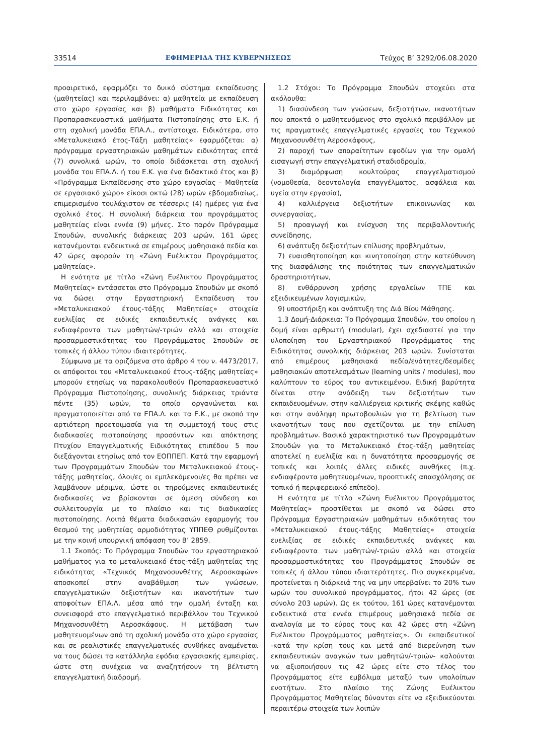33514 ΕΦΗΜΕΡΙΔΑ ΤΗΣ ΚΥΒΕΡΝΗΣΕΩΣ Τεύχος B’ 3292/06.08.2020
προαιρετικό, εφαρμόζει το δυικό σύστημα εκπαίδευσης (μαθητείας) και περιλαμβάνει: α) μαθητεία με εκπαίδευση στο χώρο εργασίας και β) μαθήματα Ειδικότητας και Προπαρασκευαστικά μαθήματα Πιστοποίησης στο Ε.Κ. ή στη σχολική μονάδα ΕΠΑ.Λ., αντίστοιχα. Ειδικότερα, στο «Μεταλυκειακό έτος-Τάξη μαθητείας» εφαρμόζεται: α) πρόγραμμα εργαστηριακών μαθημάτων ειδικότητας επτά (7) συνολικά ωρών, το οποίο διδάσκεται στη σχολική μονάδα του ΕΠΑ.Λ. ή του Ε.Κ. για ένα διδακτικό έτος και β) «Πρόγραμμα Εκπαίδευσης στο χώρο εργασίας - Μαθητεία σε εργασιακό χώρο» είκοσι οκτώ (28) ωρών εβδομαδιαίως, επιμερισμένο τουλάχιστον σε τέσσερις (4) ημέρες για ένα σχολικό έτος. Η συνολική διάρκεια του προγράμματος μαθητείας είναι εννέα (9) μήνες. Στο παρόν Πρόγραμμα Σπουδών, συνολικής διάρκειας 203 ωρών, 161 ώρες κατανέμονται ενδεικτικά σε επιμέρους μαθησιακά πεδία και 42 ώρες αφορούν τη «Ζώνη Ευέλικτου Προγράμματος μαθητείας».
Η ενότητα με τίτλο «Ζώνη Ευέλικτου Προγράμματος Μαθητείας» εντάσσεται στο Πρόγραμμα Σπουδών με σκοπό να δώσει στην Εργαστηριακή Εκπαίδευση του «Μεταλυκειακού έτους-τάξης Μαθητείας» στοιχεία ευελιξίας σε ειδικές εκπαιδευτικές ανάγκες και ενδιαφέροντα των μαθητών/-τριών αλλά και στοιχεία προσαρμοστικότητας του Προγράμματος Σπουδών σε τοπικές ή άλλου τύπου ιδιαιτερότητες.
Σύμφωνα με τα οριζόμενα στο άρθρο 4 του ν. 4473/2017, οι απόφοιτοι του «Μεταλυκειακού έτους-τάξης μαθητείας» μπορούν ετησίως να παρακολουθούν Προπαρασκευαστικό Πρόγραμμα Πιστοποίησης, συνολικής διάρκειας τριάντα πέντε (35) ωρών, το οποίο οργανώνεται και πραγματοποιείται από τα ΕΠΑ.Λ. και τα Ε.Κ., με σκοπό την αρτιότερη προετοιμασία για τη συμμετοχή τους στις διαδικασίες πιστοποίησης προσόντων και απόκτησης Πτυχίου Επαγγελματικής Ειδικότητας επιπέδου 5 που διεξάγονται ετησίως από τον ΕΟΠΠΕΠ. Κατά την εφαρμογή των Προγραμμάτων Σπουδών του Μεταλυκειακού έτους-τάξης μαθητείας, όλοι/ες οι εμπλεκόμενοι/ες θα πρέπει να λαμβάνουν μέριμνα, ώστε οι τηρούμενες εκπαιδευτικές διαδικασίες να βρίσκονται σε άμεση σύνδεση και συλλειτουργία με το πλαίσιο και τις διαδικασίες πιστοποίησης. Λοιπά θέματα διαδικασιών εφαρμογής του θεσμού της μαθητείας αρμοδιότητας ΥΠΠΕΘ ρυθμίζονται με την κοινή υπουργική απόφαση του Β’ 2859.
1.1 Σκοπός: Το Πρόγραμμα Σπουδών του εργαστηριακού μαθήματος για το μεταλυκειακό έτος-τάξη μαθητείας της ειδικότητας «Τεχνικός Μηχανοσυνθέτης Αεροσκαφών» αποσκοπεί στην αναβάθμιση των γνώσεων, επαγγελματικών δεξιοτήτων και ικανοτήτων των αποφοίτων ΕΠΑ.Λ. μέσα από την ομαλή ένταξη και συνεισφορά στο επαγγελματικό περιβάλλον του Τεχνικού Μηχανοσυνθέτη Αεροσκάφους. Η μετάβαση των μαθητευομένων από τη σχολική μονάδα στο χώρο εργασίας και σε ρεαλιστικές επαγγελματικές συνθήκες αναμένεται να τους δώσει τα κατάλληλα εφόδια εργασιακής εμπειρίας, ώστε στη συνέχεια να αναζητήσουν τη βέλτιστη επαγγελματική διαδρομή.
1.2 Στόχοι: Το Πρόγραμμα Σπουδών στοχεύει στα ακόλουθα:
1) διασύνδεση των γνώσεων, δεξιοτήτων, ικανοτήτων που αποκτά ο μαθητευόμενος στο σχολικό περιβάλλον με τις πραγματικές επαγγελματικές εργασίες του Τεχνικού Μηχανοσυνθέτη Αεροσκάφους,
2) παροχή των απαραίτητων εφοδίων για την ομαλή εισαγωγή στην επαγγελματική σταδιοδρομία,
3) διαμόρφωση κουλτούρας επαγγελματισμού (νομοθεσία, δεοντολογία επαγγέλματος, ασφάλεια και υγεία στην εργασία),
4) καλλιέργεια δεξιοτήτων επικοινωνίας και συνεργασίας,
5) προαγωγή και ενίσχυση της περιβαλλοντικής συνείδησης,
6) ανάπτυξη δεξιοτήτων επίλυσης προβλημάτων,
7) ευαισθητοποίηση και κινητοποίηση στην κατεύθυνση της διασφάλισης της ποιότητας των επαγγελματικών δραστηριοτήτων,
8) ενθάρρυνση χρήσης εργαλείων ΤΠΕ και εξειδικευμένων λογισμικών,
9) υποστήριξη και ανάπτυξη της Διά Βίου Μάθησης.
1.3 Δομή-Διάρκεια: Το Πρόγραμμα Σπουδών, του οποίου η δομή είναι αρθρωτή (modular), έχει σχεδιαστεί για την υλοποίηση του Εργαστηριακού Προγράμματος της Ειδικότητας συνολικής διάρκειας 203 ωρών. Συνίσταται από επιμέρους μαθησιακά πεδία/ενότητες/δεσμίδες μαθησιακών αποτελεσμάτων (learning units / modules), που καλύπτουν το εύρος του αντικειμένου. Ειδική βαρύτητα δίνεται στην ανάδειξη των δεξιοτήτων των εκπαιδευομένων, στην καλλιέργεια κριτικής σκέψης καθώς και στην ανάληψη πρωτοβουλιών για τη βελτίωση των ικανοτήτων τους που σχετίζονται με την επίλυση προβλημάτων. Βασικό χαρακτηριστικό των Προγραμμάτων Σπουδών για το Μεταλυκειακό έτος-τάξη μαθητείας αποτελεί η ευελιξία και η δυνατότητα προσαρμογής σε τοπικές και λοιπές άλλες ειδικές συνθήκες (π.χ. ενδιαφέροντα μαθητευομένων, προοπτικές απασχόλησης σε τοπικό ή περιφερειακό επίπεδο).
Η ενότητα με τίτλο «Ζώνη Ευέλικτου Προγράμματος Μαθητείας» προστίθεται με σκοπό να δώσει στο Πρόγραμμα Εργαστηριακών μαθημάτων ειδικότητας του «Μεταλυκειακού έτους-τάξης Μαθητείας» στοιχεία ευελιξίας σε ειδικές εκπαιδευτικές ανάγκες και ενδιαφέροντα των μαθητών/-τριών αλλά και στοιχεία προσαρμοστικότητας του Προγράμματος Σπουδών σε τοπικές ή άλλου τύπου ιδιαιτερότητες. Πιο συγκεκριμένα, προτείνεται η διάρκειά της να μην υπερβαίνει το 20% των ωρών του συνολικού προγράμματος, ήτοι 42 ώρες (σε σύνολο 203 ωρών). Ως εκ τούτου, 161 ώρες κατανέμονται ενδεικτικά στα εννέα επιμέρους μαθησιακά πεδία σε αναλογία με το εύρος τους και 42 ώρες στη «Ζώνη Ευέλικτου Προγράμματος μαθητείας». Οι εκπαιδευτικοί -κατά την κρίση τους και μετά από διερεύνηση των εκπαιδευτικών αναγκών των μαθητών/-τριών- καλούνται να αξιοποιήσουν τις 42 ώρες είτε στο τέλος του Προγράμματος είτε εμβόλιμα μεταξύ των υπολοίπων ενοτήτων. Στο πλαίσιο της Ζώνης Ευέλικτου Προγράμματος Μαθητείας δύνανται είτε να εξειδικεύονται περαιτέρω στοιχεία των λοιπών